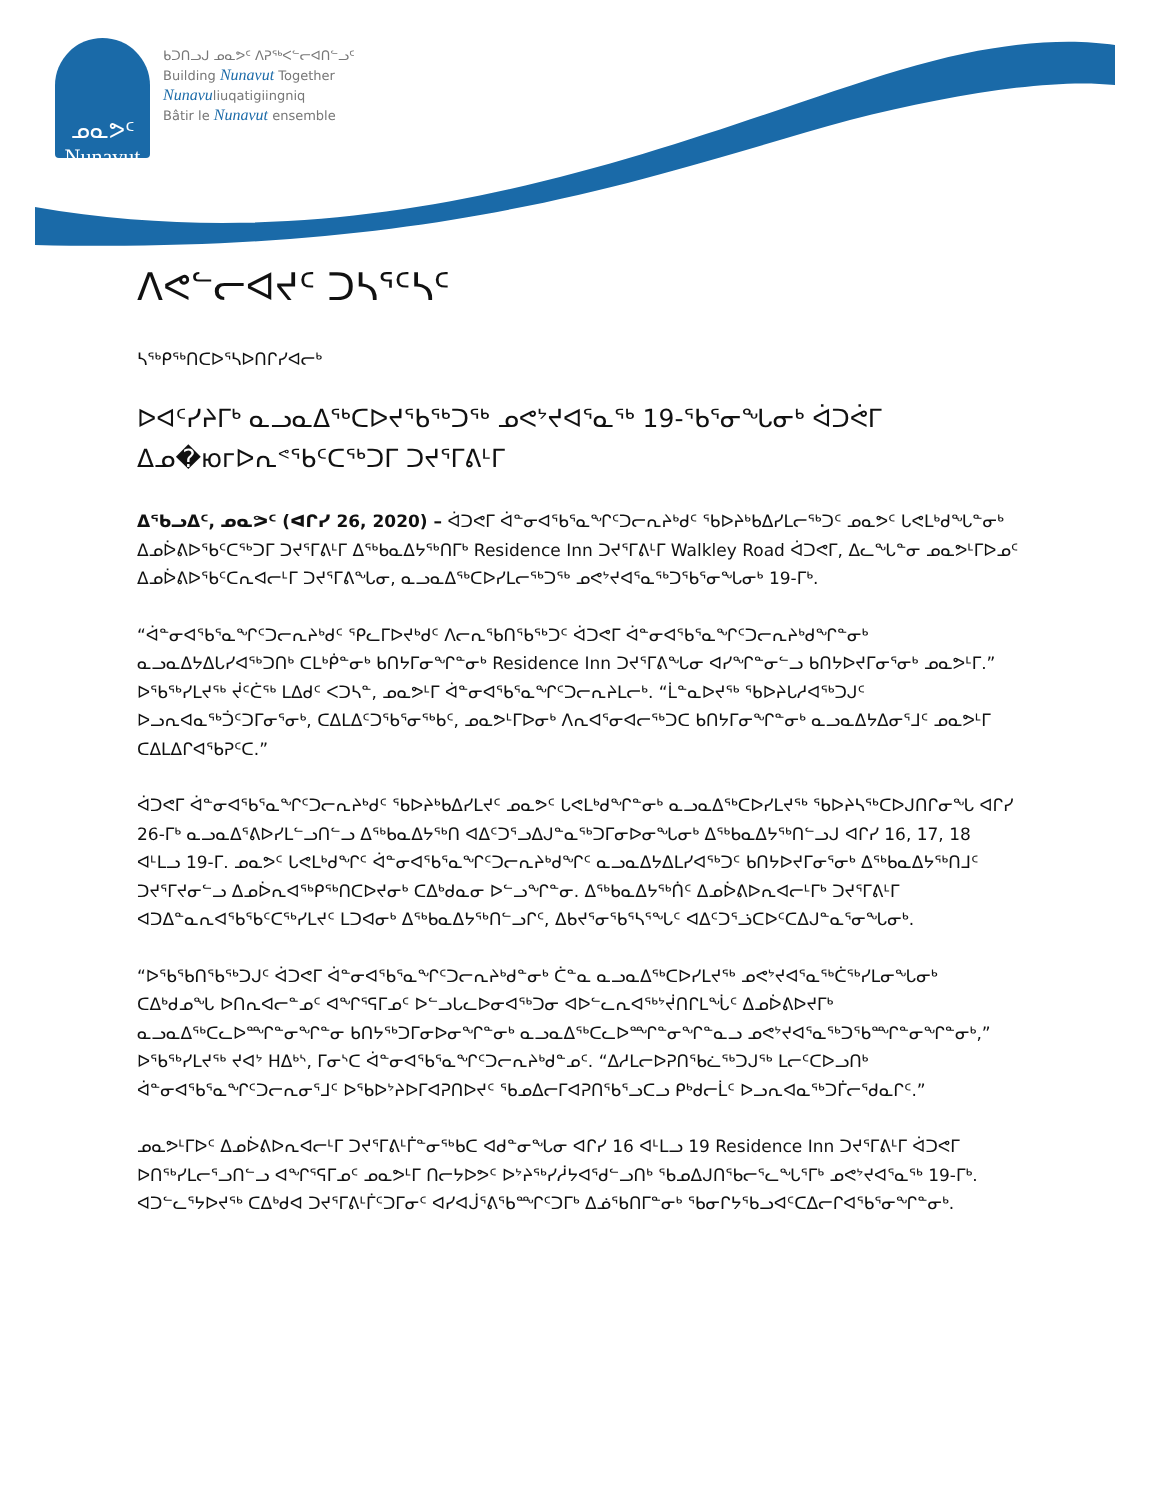ᓄᓇᕗᑦ
Nunavut
ᑲᑐᑎᓗᒍ ᓄᓇᕗᑦ ᐱᕈᖅᐸᓪᓕᐊᑎᓪᓗᑦ
Building Nunavut Together
Nunavuliuqatigiingniq
Bâtir le Nunavut ensemble
ᐱᕙᓪᓕᐊᔪᑦ ᑐᓴᕐᑦᓴᑦ
ᓴᖅᑭᖅᑎᑕᐅᕐᓴᐅᑎᒋᓯᐊᓕᒃ
ᐅᐊᑦᓯᔨᒥᒃ ᓇᓗᓇᐃᖅᑕᐅᔪᖃᖅᑐᖅ ᓄᕙᔾᔪᐊᕐᓇᖅ 19-ᖃᕐᓂᖓᓂᒃ ᐋᑐᕚᒥ ᐃᓄ�югᐅᕆᕝᖃᑦᑕᖅᑐᒥ ᑐᔪᕐᒥᕕᒻᒥ
ᐃᖃᓗᐃᑦ, ᓄᓇᕗᑦ (ᐊᒋᓯ 26, 2020) – ᐋᑐᕙᒥ ᐋᓐᓂᐊᖃᕐᓇᖏᑦᑐᓕᕆᔨᒃᑯᑦ ᖃᐅᔨᒃᑲᐃᓯᒪᓕᖅᑐᑦ ᓄᓇᕗᑦ ᒐᕙᒪᒃᑯᖓᓐᓂᒃ ᐃᓄᐆᕕᐅᖃᑦᑕᖅᑐᒥ ᑐᔪᕐᒥᕕᒻᒥ ᐃᖅᑲᓇᐃᔭᖅᑎᒥᒃ Residence Inn ᑐᔪᕐᒥᕕᒻᒥ Walkley Road ᐋᑐᕙᒥ, ᐃᓚᖓᓐᓂ ᓄᓇᕗᒻᒥᐅᓄᑦ ᐃᓄᐆᕕᐅᖃᑦᑕᕆᐊᓕᒻᒥ ᑐᔪᕐᒥᕕᖓᓂ, ᓇᓗᓇᐃᖅᑕᐅᓯᒪᓕᖅᑐᖅ ᓄᕙᔾᔪᐊᕐᓇᖅᑐᖃᕐᓂᖓᓂᒃ 19-ᒥᒃ.
“ᐋᓐᓂᐊᖃᕐᓇᖏᑦᑐᓕᕆᔨᒃᑯᑦ ᕿᓚᒥᐅᔪᒃᑯᑦ ᐱᓕᕆᖃᑎᖃᖅᑐᑦ ᐋᑐᕙᒥ ᐋᓐᓂᐊᖃᕐᓇᖏᑦᑐᓕᕆᔨᒃᑯᖏᓐᓂᒃ ᓇᓗᓇᐃᔭᐃᒐᓯᐊᖅᑐᑎᒃ ᑕᒪᒃᑮᓐᓂᒃ ᑲᑎᔭᒥᓂᖏᓐᓂᒃ Residence Inn ᑐᔪᕐᒥᕕᖓᓂ ᐊᓯᖏᓐᓂᓪᓗ ᑲᑎᔭᐅᔪᒥᓂᕐᓂᒃ ᓄᓇᕗᒻᒥ.” ᐅᖃᖅᓯᒪᔪᖅ ᔫᑦᑖᖅ ᒪᐃᑯᑦ ᐸᑐᓴᓐ, ᓄᓇᕗᒻᒥ ᐋᓐᓂᐊᖃᕐᓇᖏᑦᑐᓕᕆᔨᒪᓕᒃ. “ᒫᓐᓇᐅᔪᖅ ᖃᐅᔨᒐᓱᐊᖅᑐᒍᑦ ᐅᓗᕆᐊᓇᖅᑑᑦᑐᒥᓂᕐᓂᒃ, ᑕᐃᒪᐃᑦᑐᖃᕐᓂᖅᑲᑦ, ᓄᓇᕗᒻᒥᐅᓂᒃ ᐱᕆᐊᕐᓂᐊᓕᖅᑐᑕ ᑲᑎᔭᒥᓂᖏᓐᓂᒃ ᓇᓗᓇᐃᔭᐃᓂᕐᒧᑦ ᓄᓇᕗᒻᒥ ᑕᐃᒪᐃᒋᐊᖃᕈᑦᑕ.”
ᐋᑐᕙᒥ ᐋᓐᓂᐊᖃᕐᓇᖏᑦᑐᓕᕆᔨᒃᑯᑦ ᖃᐅᔨᒃᑲᐃᓯᒪᔪᑦ ᓄᓇᕗᑦ ᒐᕙᒪᒃᑯᖏᓐᓂᒃ ᓇᓗᓇᐃᖅᑕᐅᓯᒪᔪᖅ ᖃᐅᔨᓴᖅᑕᐅᒍᑎᒋᓂᖓ ᐊᒋᓯ 26-ᒥᒃ ᓇᓗᓇᐃᕐᕕᐅᓯᒪᓪᓗᑎᓪᓗ ᐃᖅᑲᓇᐃᔭᖅᑎ ᐊᐃᑦᑐᕐᓗᐃᒍᓐᓇᖅᑐᒥᓂᐅᓂᖓᓂᒃ ᐃᖅᑲᓇᐃᔭᖅᑎᓪᓗᒍ ᐊᒋᓯ 16, 17, 18 ᐊᒻᒪᓗ 19-ᒥ. ᓄᓇᕗᑦ ᒐᕙᒪᒃᑯᖏᑦ ᐋᓐᓂᐊᖃᕐᓇᖏᑦᑐᓕᕆᔨᒃᑯᖏᑦ ᓇᓗᓇᐃᔭᐃᒪᓯᐊᖅᑐᑦ ᑲᑎᔭᐅᔪᒥᓂᕐᓂᒃ ᐃᖅᑲᓇᐃᔭᖅᑎᒧᑦ ᑐᔪᕐᒥᔪᓂᓪᓗ ᐃᓄᐆᕆᐊᖅᑭᖅᑎᑕᐅᔪᓂᒃ ᑕᐃᒃᑯᓇᓂ ᐅᓪᓗᖏᓐᓂ. ᐃᖅᑲᓇᐃᔭᖅᑏᑦ ᐃᓄᐆᕕᐅᕆᐊᓕᒻᒥᒃ ᑐᔪᕐᒥᕕᒻᒥ ᐊᑐᐃᓐᓇᕆᐊᖃᖃᑦᑕᖅᓯᒪᔪᑦ ᒪᑐᐊᓂᒃ ᐃᖅᑲᓇᐃᔭᖅᑎᓪᓗᒋᑦ, ᐃᑲᔪᕐᓂᖃᕐᓴᕐᖓᑦ ᐊᐃᑦᑐᕐᓘᑕᐅᑦᑕᐃᒍᓐᓇᕐᓂᖓᓂᒃ.
“ᐅᖃᖃᑎᖃᖅᑐᒍᑦ ᐋᑐᕙᒥ ᐋᓐᓂᐊᖃᕐᓇᖏᑦᑐᓕᕆᔨᒃᑯᓐᓂᒃ ᑖᓐᓇ ᓇᓗᓇᐃᖅᑕᐅᓯᒪᔪᖅ ᓄᕙᔾᔪᐊᕐᓇᖅᑖᖅᓯᒪᓂᖓᓂᒃ ᑕᐃᒃᑯᓄᖓ ᐅᑎᕆᐊᓕᓐᓄᑦ ᐊᖏᕐᕋᒥᓄᑦ ᐅᓪᓗᒐᓚᐅᓂᐊᖅᑐᓂ ᐊᐅᓪᓚᕆᐊᖅᔾᔫᑎᒋᒪᖔᑦ ᐃᓄᐆᕕᐅᔪᒥᒃ ᓇᓗᓇᐃᖅᑕᓚᐅᙱᓐᓂᖏᓐᓂ ᑲᑎᔭᖅᑐᒥᓂᐅᓂᖏᓐᓂᒃ ᓇᓗᓇᐃᖅᑕᓚᐅᙱᓐᓂᖏᓐᓇᓗ ᓄᕙᔾᔪᐊᕐᓇᖅᑐᖃᙱᓐᓂᖏᓐᓂᒃ,” ᐅᖃᖅᓯᒪᔪᖅ ᔪᐊᔾ ᕼᐃᒃᔅ, ᒥᓂᔅᑕ ᐋᓐᓂᐊᖃᕐᓇᖏᑦᑐᓕᕆᔨᒃᑯᓐᓄᑦ. “ᐃᓱᒪᓕᐅᕈᑎᖃᓛᖅᑐᒍᖅ ᒪᓕᑦᑕᐅᓗᑎᒃ ᐋᓐᓂᐊᖃᕐᓇᖏᑦᑐᓕᕆᓂᕐᒧᑦ ᐅᖃᐅᔾᔨᐅᒥᐊᕈᑎᐅᔪᑦ ᖃᓄᐃᓕᒥᐊᕈᑎᖃᕐᓗᑕᓗ ᑭᒃᑯᓕᒫᑦ ᐅᓗᕆᐊᓇᖅᑐᒦᓕᕐᑯᓇᒋᑦ.”
ᓄᓇᕗᒻᒥᐅᑦ ᐃᓄᐆᕕᐅᕆᐊᓕᒻᒥ ᑐᔪᕐᒥᕕᒻᒦᓐᓂᖅᑲᑕ ᐊᑯᓐᓂᖓᓂ ᐊᒋᓯ 16 ᐊᒻᒪᓗ 19 Residence Inn ᑐᔪᕐᒥᕕᒻᒥ ᐋᑐᕙᒥ ᐅᑎᖅᓯᒪᓕᕐᓗᑎᓪᓗ ᐊᖏᕐᕋᒥᓄᑦ ᓄᓇᕗᒻᒥ ᑎᓕᔭᐅᕗᑦ ᐅᔾᔨᖅᓯᓲᔭᐊᕐᑯᓪᓗᑎᒃ ᖃᓄᐃᒍᑎᖃᓕᕐᓚᖓᕐᒥᒃ ᓄᕙᔾᔪᐊᕐᓇᖅ 19-ᒥᒃ. ᐊᑐᓪᓚᕐᔭᐅᔪᖅ ᑕᐃᒃᑯᐊ ᑐᔪᕐᒥᕕᒻᒦᑦᑐᒥᓂᑦ ᐊᓯᐊᒎᕐᕕᖃᙱᑦᑐᒥᒃ ᐃᓅᖃᑎᒥᓐᓂᒃ ᖃᓂᒋᔭᖃᓗᐊᑦᑕᐃᓕᒋᐊᖃᕐᓂᖏᓐᓂᒃ.